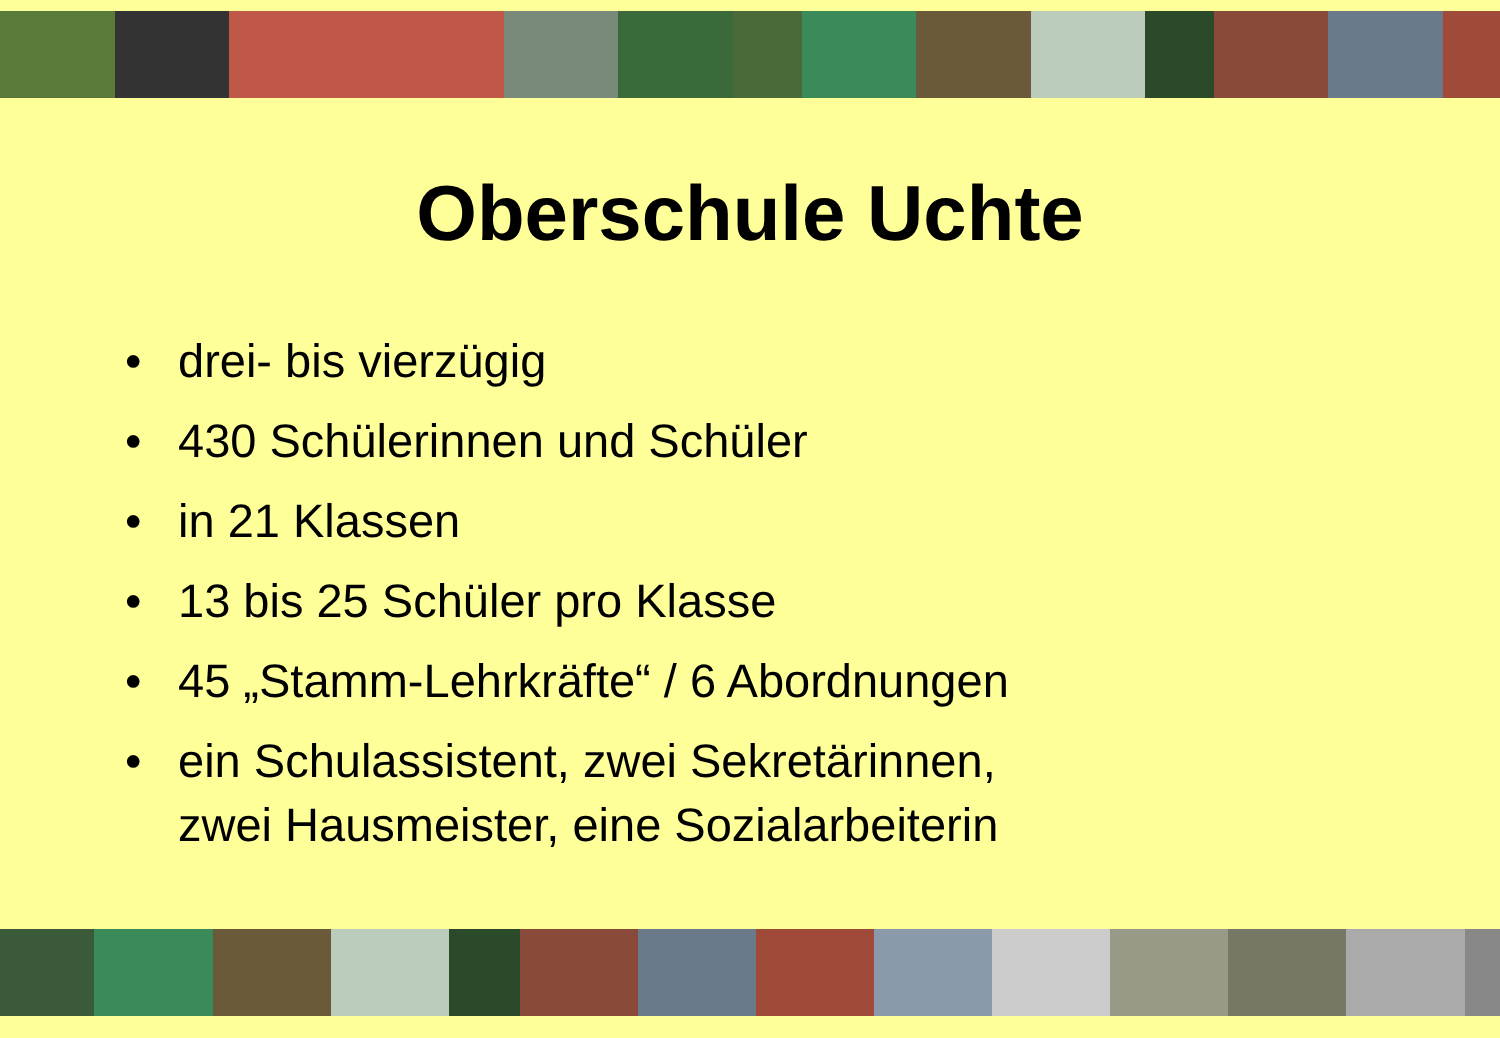Oberschule Uchte
• drei- bis vierzügig
• 430 Schülerinnen und Schüler
• in 21 Klassen
• 13 bis 25 Schüler pro Klasse
• 45 „Stamm-Lehrkräfte“ / 6 Abordnungen
• ein Schulassistent, zwei Sekretärinnen,
zwei Hausmeister, eine Sozialarbeiterin